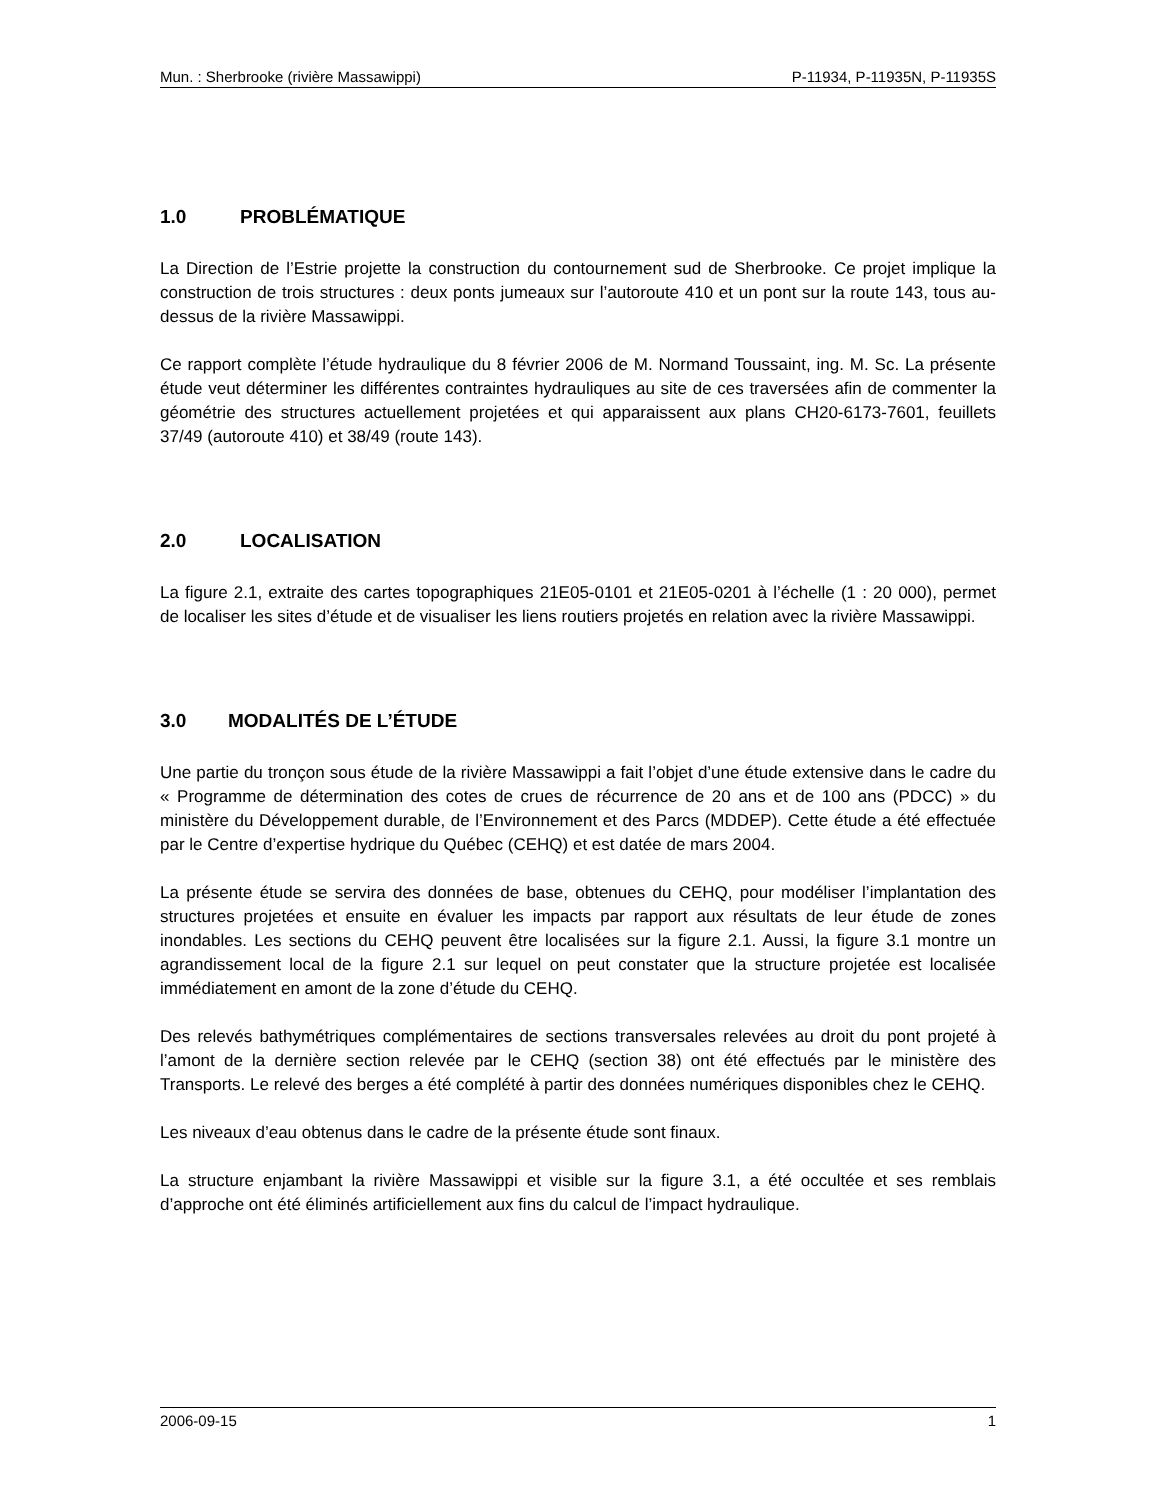Mun. : Sherbrooke (rivière Massawippi) P-11934, P-11935N, P-11935S
1.0 PROBLÉMATIQUE
La Direction de l’Estrie projette la construction du contournement sud de Sherbrooke. Ce projet implique la construction de trois structures : deux ponts jumeaux sur l’autoroute 410 et un pont sur la route 143, tous au-dessus de la rivière Massawippi.
Ce rapport complète l’étude hydraulique du 8 février 2006 de M. Normand Toussaint, ing. M. Sc. La présente étude veut déterminer les différentes contraintes hydrauliques au site de ces traversées afin de commenter la géométrie des structures actuellement projetées et qui apparaissent aux plans CH20-6173-7601, feuillets 37/49 (autoroute 410) et 38/49 (route 143).
2.0 LOCALISATION
La figure 2.1, extraite des cartes topographiques 21E05-0101 et 21E05-0201 à l’échelle (1 : 20 000), permet de localiser les sites d’étude et de visualiser les liens routiers projetés en relation avec la rivière Massawippi.
3.0 MODALITÉS DE L’ÉTUDE
Une partie du tronçon sous étude de la rivière Massawippi a fait l’objet d’une étude extensive dans le cadre du « Programme de détermination des cotes de crues de récurrence de 20 ans et de 100 ans (PDCC) » du ministère du Développement durable, de l’Environnement et des Parcs (MDDEP). Cette étude a été effectuée par le Centre d’expertise hydrique du Québec (CEHQ) et est datée de mars 2004.
La présente étude se servira des données de base, obtenues du CEHQ, pour modéliser l’implantation des structures projetées et ensuite en évaluer les impacts par rapport aux résultats de leur étude de zones inondables. Les sections du CEHQ peuvent être localisées sur la figure 2.1. Aussi, la figure 3.1 montre un agrandissement local de la figure 2.1 sur lequel on peut constater que la structure projetée est localisée immédiatement en amont de la zone d’étude du CEHQ.
Des relevés bathymétriques complémentaires de sections transversales relevées au droit du pont projeté à l’amont de la dernière section relevée par le CEHQ (section 38) ont été effectués par le ministère des Transports. Le relevé des berges a été complété à partir des données numériques disponibles chez le CEHQ.
Les niveaux d’eau obtenus dans le cadre de la présente étude sont finaux.
La structure enjambant la rivière Massawippi et visible sur la figure 3.1, a été occultée et ses remblais d’approche ont été éliminés artificiellement aux fins du calcul de l’impact hydraulique.
2006-09-15 1